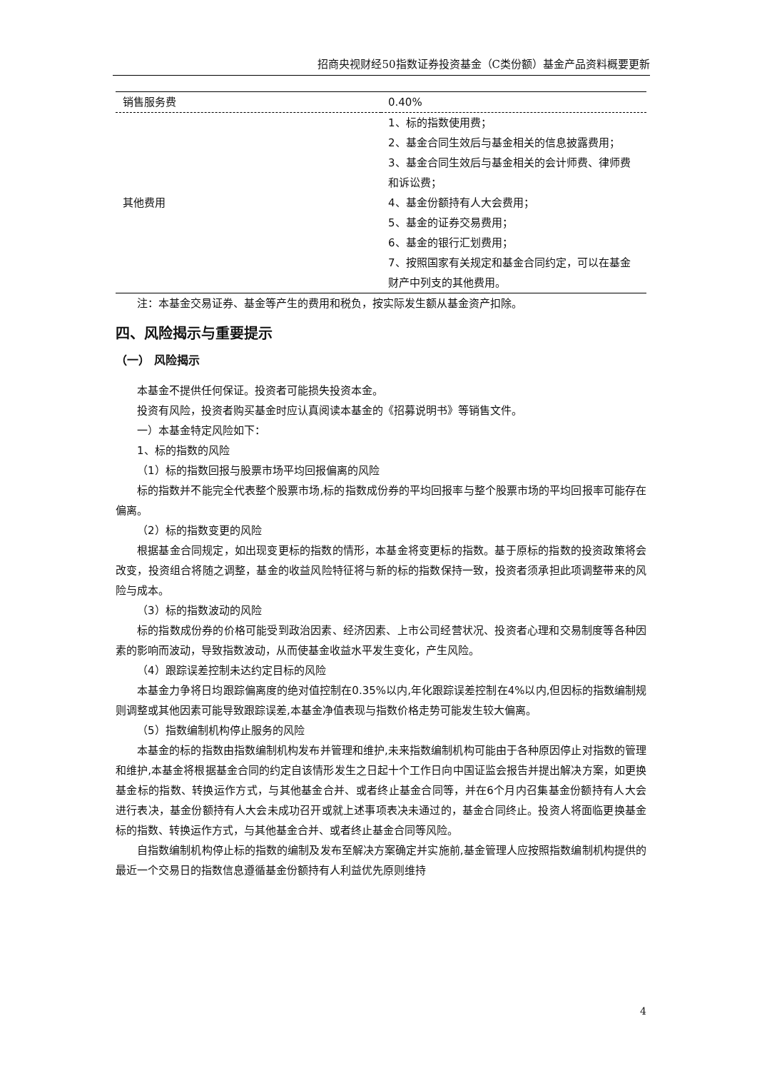招商央视财经50指数证券投资基金（C类份额）基金产品资料概要更新
| 销售服务费 | 0.40% |
| 其他费用 | 1、标的指数使用费； 2、基金合同生效后与基金相关的信息披露费用； 3、基金合同生效后与基金相关的会计师费、律师费和诉讼费； 4、基金份额持有人大会费用； 5、基金的证券交易费用； 6、基金的银行汇划费用； 7、按照国家有关规定和基金合同约定，可以在基金财产中列支的其他费用。 |
注：本基金交易证券、基金等产生的费用和税负，按实际发生额从基金资产扣除。
四、风险揭示与重要提示
（一） 风险揭示
本基金不提供任何保证。投资者可能损失投资本金。
投资有风险，投资者购买基金时应认真阅读本基金的《招募说明书》等销售文件。
一）本基金特定风险如下：
1、标的指数的风险
（1）标的指数回报与股票市场平均回报偏离的风险
标的指数并不能完全代表整个股票市场,标的指数成份券的平均回报率与整个股票市场的平均回报率可能存在偏离。
（2）标的指数变更的风险
根据基金合同规定，如出现变更标的指数的情形，本基金将变更标的指数。基于原标的指数的投资政策将会改变，投资组合将随之调整，基金的收益风险特征将与新的标的指数保持一致，投资者须承担此项调整带来的风险与成本。
（3）标的指数波动的风险
标的指数成份券的价格可能受到政治因素、经济因素、上市公司经营状况、投资者心理和交易制度等各种因素的影响而波动，导致指数波动，从而使基金收益水平发生变化，产生风险。
（4）跟踪误差控制未达约定目标的风险
本基金力争将日均跟踪偏离度的绝对值控制在0.35%以内,年化跟踪误差控制在4%以内,但因标的指数编制规则调整或其他因素可能导致跟踪误差,本基金净值表现与指数价格走势可能发生较大偏离。
（5）指数编制机构停止服务的风险
本基金的标的指数由指数编制机构发布并管理和维护,未来指数编制机构可能由于各种原因停止对指数的管理和维护,本基金将根据基金合同的约定自该情形发生之日起十个工作日向中国证监会报告并提出解决方案，如更换基金标的指数、转换运作方式，与其他基金合并、或者终止基金合同等，并在6个月内召集基金份额持有人大会进行表决，基金份额持有人大会未成功召开或就上述事项表决未通过的，基金合同终止。投资人将面临更换基金标的指数、转换运作方式，与其他基金合并、或者终止基金合同等风险。
自指数编制机构停止标的指数的编制及发布至解决方案确定并实施前,基金管理人应按照指数编制机构提供的最近一个交易日的指数信息遵循基金份额持有人利益优先原则维持
4